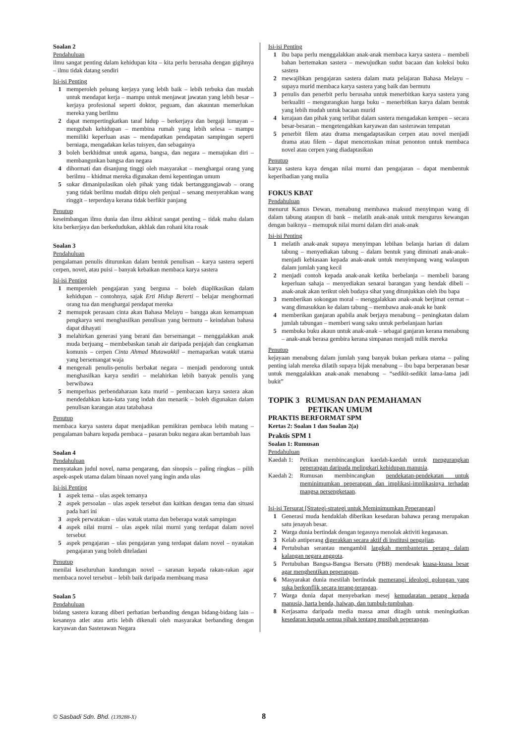Soalan 2
Pendahuluan
ilmu sangat penting dalam kehidupan kita – kita perlu berusaha dengan gigihnya – ilmu tidak datang sendiri
Isi-isi Penting
1 memperoleh peluang kerjaya yang lebih baik – lebih terbuka dan mudah untuk mendapat kerja – mampu untuk menjawat jawatan yang lebih besar – kerjaya profesional seperti doktor, peguam, dan akauntan memerlukan mereka yang berilmu
2 dapat mempertingkatkan taraf hidup – berkerjaya dan bergaji lumayan – mengubah kehidupan – membina rumah yang lebih selesa – mampu memiliki keperluan asas – mendapatkan pendapatan sampingan seperti berniaga, mengadakan kelas tuisyen, dan sebagainya
3 boleh berkhidmat untuk agama, bangsa, dan negara – memajukan diri – membangunkan bangsa dan negara
4 dihormati dan disanjung tinggi oleh masyarakat – menghargai orang yang berilmu – khidmat mereka digunakan demi kepentingan umum
5 sukar dimanipulasikan oleh pihak yang tidak bertanggungjawab – orang yang tidak berilmu mudah ditipu oleh penjual – senang menyerahkan wang ringgit – terperdaya kerana tidak berfikir panjang
Penutup
keseimbangan ilmu dunia dan ilmu akhirat sangat penting – tidak mahu dalam kita berkerjaya dan berkedudukan, akhlak dan rohani kita rosak
Soalan 3
Pendahuluan
pengalaman penulis diturunkan dalam bentuk penulisan – karya sastera seperti cerpen, novel, atau puisi – banyak kebaikan membaca karya sastera
Isi-isi Penting
1 memperoleh pengajaran yang berguna – boleh diaplikasikan dalam kehidupan – contohnya, sajak Erti Hidup Bererti – belajar menghormati orang tua dan menghargai pendapat mereka
2 memupuk perasaan cinta akan Bahasa Melayu – bangga akan kemampuan pengkarya seni menghasilkan penulisan yang bermutu – keindahan bahasa dapat dihayati
3 melahirkan generasi yang berani dan bersemangat – menggalakkan anak muda berjuang – membebaskan tanah air daripada penjajah dan cengkaman komunis – cerpen Cinta Ahmad Mutawakkil – memaparkan watak utama yang bersemangat waja
4 mengenali penulis-penulis berbakat negara – menjadi pendorong untuk menghasilkan karya sendiri – melahirkan lebih banyak penulis yang berwibawa
5 memperluas perbendaharaan kata murid – pembacaan karya sastera akan mendedahkan kata-kata yang indah dan menarik – boleh digunakan dalam penulisan karangan atau tatabahasa
Penutup
membaca karya sastera dapat menjadikan pemikiran pembaca lebih matang – pengalaman baharu kepada pembaca – pasaran buku negara akan bertambah luas
Soalan 4
Pendahuluan
menyatakan judul novel, nama pengarang, dan sinopsis – paling ringkas – pilih aspek-aspek utama dalam binaan novel yang ingin anda ulas
Isi-isi Penting
1 aspek tema – ulas aspek temanya
2 aspek persoalan – ulas aspek tersebut dan kaitkan dengan tema dan situasi pada hari ini
3 aspek perwatakan – ulas watak utama dan beberapa watak sampingan
4 aspek nilai murni – ulas aspek nilai murni yang terdapat dalam novel tersebut
5 aspek pengajaran – ulas pengajaran yang terdapat dalam novel – nyatakan pengajaran yang boleh diteladani
Penutup
menilai keseluruhan kandungan novel – saranan kepada rakan-rakan agar membaca novel tersebut – lebih baik daripada membuang masa
Soalan 5
Pendahuluan
bidang sastera kurang diberi perhatian berbanding dengan bidang-bidang lain – kesannya atlet atau artis lebih dikenali oleh masyarakat berbanding dengan karyawan dan Sasterawan Negara
Isi-isi Penting
1 ibu bapa perlu menggalakkan anak-anak membaca karya sastera – membeli bahan bertemakan sastera – mewujudkan sudut bacaan dan koleksi buku sastera
2 mewajibkan pengajaran sastera dalam mata pelajaran Bahasa Melayu – supaya murid membaca karya sastera yang baik dan bermutu
3 penulis dan penerbit perlu berusaha untuk menerbitkan karya sastera yang berkualiti – mengurangkan harga buku – menerbitkan karya dalam bentuk yang lebih mudah untuk bacaan murid
4 kerajaan dan pihak yang terlibat dalam sastera mengadakan kempen – secara besar-besaran – mengetengahkan karyawan dan sasterawan tempatan
5 penerbit filem atau drama mengadaptasikan cerpen atau novel menjadi drama atau filem – dapat mencetuskan minat penonton untuk membaca novel atau cerpen yang diadaptasikan
Penutup
karya sastera kaya dengan nilai murni dan pengajaran – dapat membentuk keperibadian yang mulia
FOKUS KBAT
Pendahuluan
menurut Kamus Dewan, menabung membawa maksud menyimpan wang di dalam tabung ataupun di bank – melatih anak-anak untuk mengurus kewangan dengan baiknya – memupuk nilai murni dalam diri anak-anak
Isi-isi Penting
1 melatih anak-anak supaya menyimpan lebihan belanja harian di dalam tabung – menyediakan tabung – dalam bentuk yang diminati anak-anak– menjadi kebiasaan kepada anak-anak untuk menyimpang wang walaupun dalam jumlah yang kecil
2 menjadi contoh kepada anak-anak ketika berbelanja – membeli barang keperluan sahaja – menyediakan senarai barangan yang hendak dibeli – anak-anak akan terikut oleh budaya sihat yang ditunjukkan oleh ibu bapa
3 memberikan sokongan moral – menggalakkan anak-anak berjimat cermat – wang dimasukkan ke dalam tabung – membawa anak-anak ke bank
4 memberikan ganjaran apabila anak berjaya menabung – peningkatan dalam jumlah tabungan – memberi wang saku untuk perbelanjaan harian
5 membuka buku akaun untuk anak-anak – sebagai ganjaran kerana menabung – anak-anak berasa gembira kerana simpanan menjadi milik mereka
Penutup
kejayaan menabung dalam jumlah yang banyak bukan perkara utama – paling penting ialah mereka dilatih supaya bijak menabung – ibu bapa berperanan besar untuk menggalakkan anak-anak menabung – “sedikit-sedikit lama-lama jadi bukit”
TOPIK 3 RUMUSAN DAN PEMAHAMAN
PETIKAN UMUM
PRAKTIS BERFORMAT SPM
Kertas 2: Soalan 1 dan Soalan 2(a)
Praktis SPM 1
Soalan 1: Rumusan
Pendahuluan
Kaedah 1:
Petikan membincangkan kaedah-kaedah untuk mengurangkan peperangan daripada melingkari kehidupan manusia.
Kaedah 2:
Rumusan membincangkan pendekatan-pendekatan untuk meminimumkan peperangan dan implikasi-implikasinya terhadap mangsa persengketaan.
Isi-isi Tersurat [Strategi-strategi untuk Meminimumkan Peperangan]
1 Generasi muda hendaklah diberikan kesedaran bahawa perang merupakan satu jenayah besar.
2 Warga dunia bertindak dengan tegasnya menolak aktiviti keganasan.
3 Kelab antiperang digerakkan secara aktif di institusi pengajian.
4 Pertubuhan serantau mengambil langkah membanteras perang dalam kalangan negara anggota.
5 Pertubuhan Bangsa-Bangsa Bersatu (PBB) mendesak kuasa-kuasa besar agar menghentikan peperangan.
6 Masyarakat dunia mestilah bertindak memerangi ideologi golongan yang suka berkonflik secara terang-terangan.
7 Warga dunia dapat menyebarkan mesej kemudaratan perang kepada manusia, harta benda, haiwan, dan tumbuh-tumbuhan.
8 Kerjasama daripada media massa amat ditagih untuk meningkatkan kesedaran kepada semua pihak tentang musibah peperangan.
© Sasbadi Sdn. Bhd. (139288-X) 8